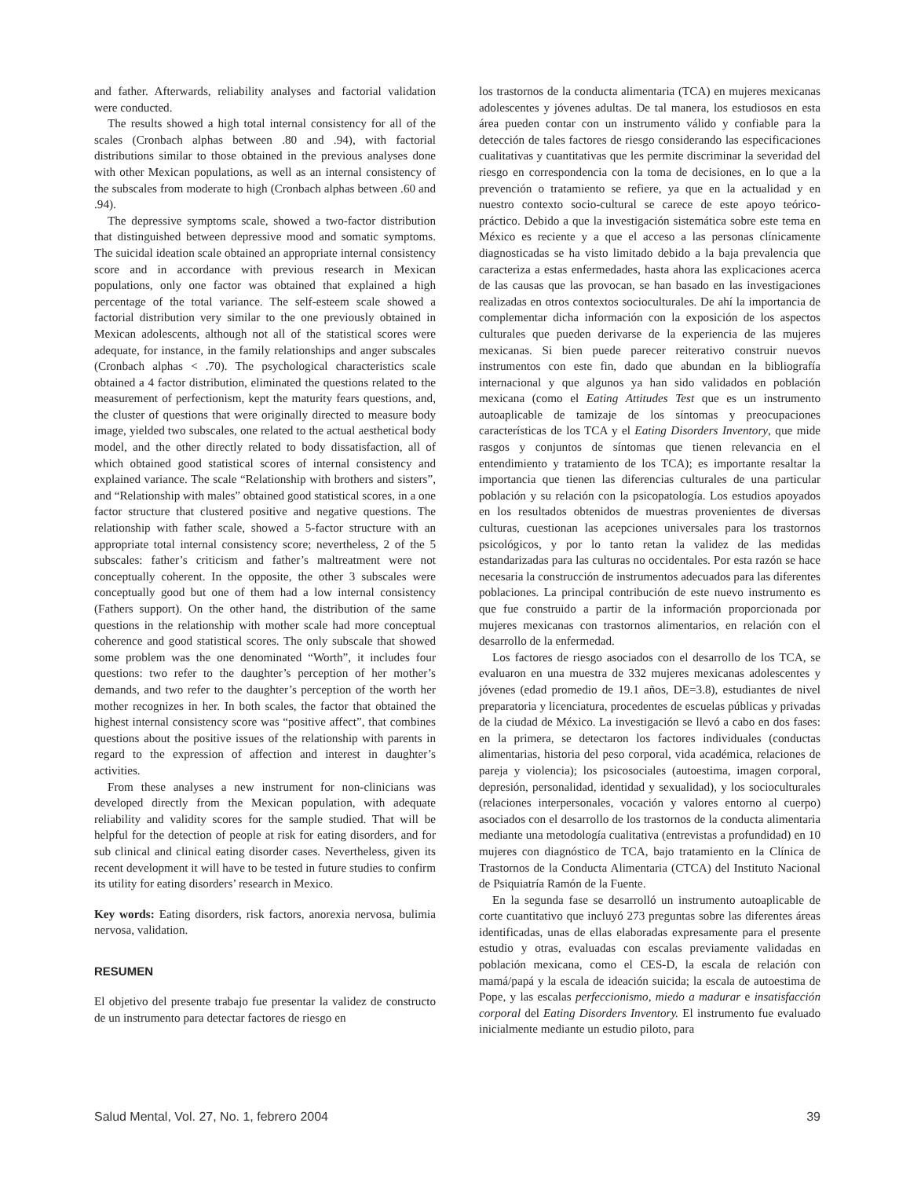and father. Afterwards, reliability analyses and factorial validation were conducted.
The results showed a high total internal consistency for all of the scales (Cronbach alphas between .80 and .94), with factorial distributions similar to those obtained in the previous analyses done with other Mexican populations, as well as an internal consistency of the subscales from moderate to high (Cronbach alphas between .60 and .94).
The depressive symptoms scale, showed a two-factor distribution that distinguished between depressive mood and somatic symptoms. The suicidal ideation scale obtained an appropriate internal consistency score and in accordance with previous research in Mexican populations, only one factor was obtained that explained a high percentage of the total variance. The self-esteem scale showed a factorial distribution very similar to the one previously obtained in Mexican adolescents, although not all of the statistical scores were adequate, for instance, in the family relationships and anger subscales (Cronbach alphas < .70). The psychological characteristics scale obtained a 4 factor distribution, eliminated the questions related to the measurement of perfectionism, kept the maturity fears questions, and, the cluster of questions that were originally directed to measure body image, yielded two subscales, one related to the actual aesthetical body model, and the other directly related to body dissatisfaction, all of which obtained good statistical scores of internal consistency and explained variance. The scale “Relationship with brothers and sisters”, and “Relationship with males” obtained good statistical scores, in a one factor structure that clustered positive and negative questions. The relationship with father scale, showed a 5-factor structure with an appropriate total internal consistency score; nevertheless, 2 of the 5 subscales: father’s criticism and father’s maltreatment were not conceptually coherent. In the opposite, the other 3 subscales were conceptually good but one of them had a low internal consistency (Fathers support). On the other hand, the distribution of the same questions in the relationship with mother scale had more conceptual coherence and good statistical scores. The only subscale that showed some problem was the one denominated “Worth”, it includes four questions: two refer to the daughter’s perception of her mother’s demands, and two refer to the daughter’s perception of the worth her mother recognizes in her. In both scales, the factor that obtained the highest internal consistency score was “positive affect”, that combines questions about the positive issues of the relationship with parents in regard to the expression of affection and interest in daughter’s activities.
From these analyses a new instrument for non-clinicians was developed directly from the Mexican population, with adequate reliability and validity scores for the sample studied. That will be helpful for the detection of people at risk for eating disorders, and for sub clinical and clinical eating disorder cases. Nevertheless, given its recent development it will have to be tested in future studies to confirm its utility for eating disorders’ research in Mexico.
Key words: Eating disorders, risk factors, anorexia nervosa, bulimia nervosa, validation.
RESUMEN
El objetivo del presente trabajo fue presentar la validez de constructo de un instrumento para detectar factores de riesgo en
los trastornos de la conducta alimentaria (TCA) en mujeres mexicanas adolescentes y jóvenes adultas. De tal manera, los estudiosos en esta área pueden contar con un instrumento válido y confiable para la detección de tales factores de riesgo considerando las especificaciones cualitativas y cuantitativas que les permite discriminar la severidad del riesgo en correspondencia con la toma de decisiones, en lo que a la prevención o tratamiento se refiere, ya que en la actualidad y en nuestro contexto socio-cultural se carece de este apoyo teórico-práctico. Debido a que la investigación sistemática sobre este tema en México es reciente y a que el acceso a las personas clínicamente diagnosticadas se ha visto limitado debido a la baja prevalencia que caracteriza a estas enfermedades, hasta ahora las explicaciones acerca de las causas que las provocan, se han basado en las investigaciones realizadas en otros contextos socioculturales. De ahí la importancia de complementar dicha información con la exposición de los aspectos culturales que pueden derivarse de la experiencia de las mujeres mexicanas. Si bien puede parecer reiterativo construir nuevos instrumentos con este fin, dado que abundan en la bibliografía internacional y que algunos ya han sido validados en población mexicana (como el Eating Attitudes Test que es un instrumento autoaplicable de tamizaje de los síntomas y preocupaciones características de los TCA y el Eating Disorders Inventory, que mide rasgos y conjuntos de síntomas que tienen relevancia en el entendimiento y tratamiento de los TCA); es importante resaltar la importancia que tienen las diferencias culturales de una particular población y su relación con la psicopatología. Los estudios apoyados en los resultados obtenidos de muestras provenientes de diversas culturas, cuestionan las acepciones universales para los trastornos psicológicos, y por lo tanto retan la validez de las medidas estandarizadas para las culturas no occidentales. Por esta razón se hace necesaria la construcción de instrumentos adecuados para las diferentes poblaciones. La principal contribución de este nuevo instrumento es que fue construido a partir de la información proporcionada por mujeres mexicanas con trastornos alimentarios, en relación con el desarrollo de la enfermedad.
Los factores de riesgo asociados con el desarrollo de los TCA, se evaluaron en una muestra de 332 mujeres mexicanas adolescentes y jóvenes (edad promedio de 19.1 años, DE=3.8), estudiantes de nivel preparatoria y licenciatura, procedentes de escuelas públicas y privadas de la ciudad de México. La investigación se llevó a cabo en dos fases: en la primera, se detectaron los factores individuales (conductas alimentarias, historia del peso corporal, vida académica, relaciones de pareja y violencia); los psicosociales (autoestima, imagen corporal, depresión, personalidad, identidad y sexualidad), y los socioculturales (relaciones interpersonales, vocación y valores entorno al cuerpo) asociados con el desarrollo de los trastornos de la conducta alimentaria mediante una metodología cualitativa (entrevistas a profundidad) en 10 mujeres con diagnóstico de TCA, bajo tratamiento en la Clínica de Trastornos de la Conducta Alimentaria (CTCA) del Instituto Nacional de Psiquiatría Ramón de la Fuente.
En la segunda fase se desarrolló un instrumento autoaplicable de corte cuantitativo que incluyó 273 preguntas sobre las diferentes áreas identificadas, unas de ellas elaboradas expresamente para el presente estudio y otras, evaluadas con escalas previamente validadas en población mexicana, como el CES-D, la escala de relación con mamá/papá y la escala de ideación suicida; la escala de autoestima de Pope, y las escalas perfeccionismo, miedo a madurar e insatisfacción corporal del Eating Disorders Inventory. El instrumento fue evaluado inicialmente mediante un estudio piloto, para
Salud Mental, Vol. 27, No. 1, febrero 2004 39